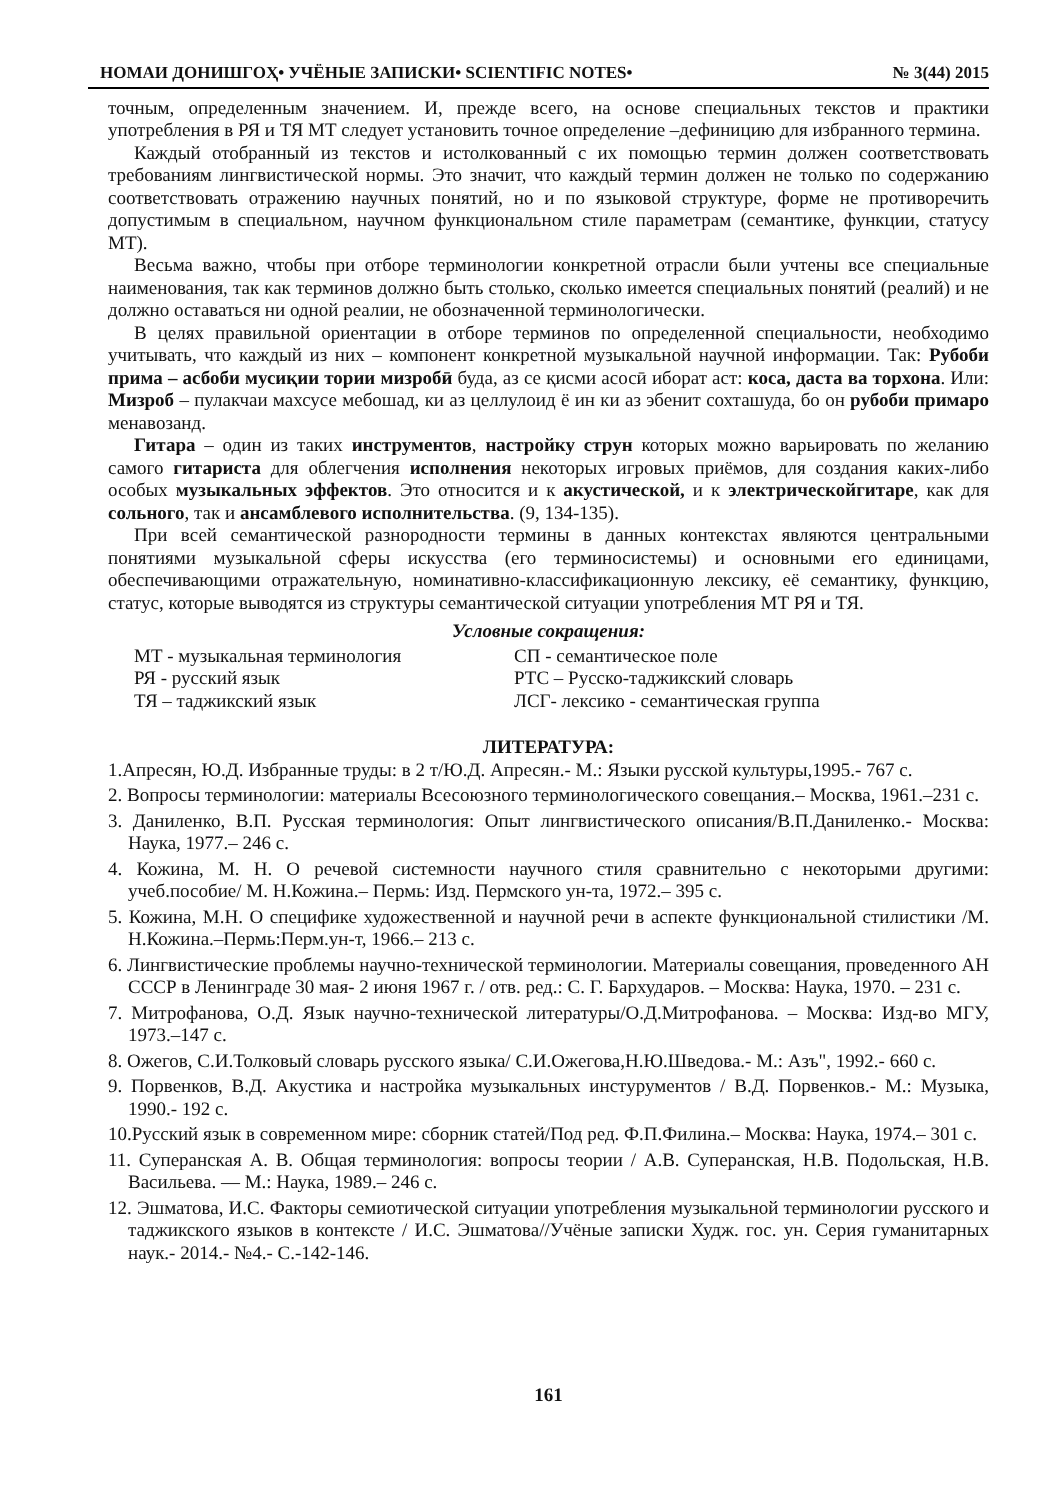НОМАИ ДОНИШГОҲ• УЧЁНЫЕ ЗАПИСКИ• SCIENTIFIC NOTES• № 3(44) 2015
точным, определенным значением. И, прежде всего, на основе специальных текстов и практики употребления в РЯ и ТЯ МТ следует установить точное определение –дефиницию для избранного термина.
Каждый отобранный из текстов и истолкованный с их помощью термин должен соответствовать требованиям лингвистической нормы. Это значит, что каждый термин должен не только по содержанию соответствовать отражению научных понятий, но и по языковой структуре, форме не противоречить допустимым в специальном, научном функциональном стиле параметрам (семантике, функции, статусу МТ).
Весьма важно, чтобы при отборе терминологии конкретной отрасли были учтены все специальные наименования, так как терминов должно быть столько, сколько имеется специальных понятий (реалий) и не должно оставаться ни одной реалии, не обозначенной терминологически.
В целях правильной ориентации в отборе терминов по определенной специальности, необходимо учитывать, что каждый из них – компонент конкретной музыкальной научной информации. Так: Рубоби прима – асбоби мусиқии тории мизробӣ буда, аз се қисми асосӣ иборат аст: коса, даста ва торхона. Или: Мизроб – пулакчаи махсусе мебошад, ки аз целлулоид ё ин ки аз эбенит сохташуда, бо он рубоби примаро менавозанд.
Гитара – один из таких инструментов, настройку струн которых можно варьировать по желанию самого гитариста для облегчения исполнения некоторых игровых приёмов, для создания каких-либо особых музыкальных эффектов. Это относится и к акустической, и к электрическойгитаре, как для сольного, так и ансамблевого исполнительства. (9, 134-135).
При всей семантической разнородности термины в данных контекстах являются центральными понятиями музыкальной сферы искусства (его терминосистемы) и основными его единицами, обеспечивающими отражательную, номинативно-классификационную лексику, её семантику, функцию, статус, которые выводятся из структуры семантической ситуации употребления МТ РЯ и ТЯ.
Условные сокращения:
МТ - музыкальная терминология
СП - семантическое поле
РЯ - русский язык
РТС – Русско-таджикский словарь
ТЯ – таджикский язык
ЛСГ- лексико - семантическая группа
ЛИТЕРАТУРА:
1.Апресян, Ю.Д. Избранные труды: в 2 т/Ю.Д. Апресян.- М.: Языки русской культуры,1995.- 767 с.
2. Вопросы терминологии: материалы Всесоюзного терминологического совещания.– Москва, 1961.–231 с.
3. Даниленко, В.П. Русская терминология: Опыт лингвистического описания/В.П.Даниленко.- Москва: Наука, 1977.– 246 с.
4. Кожина, М. Н. О речевой системности научного стиля сравнительно с некоторыми другими: учеб.пособие/ М. Н.Кожина.– Пермь: Изд. Пермского ун-та, 1972.– 395 с.
5. Кожина, М.Н. О специфике художественной и научной речи в аспекте функциональной стилистики /М. Н.Кожина.–Пермь:Перм.ун-т, 1966.– 213 с.
6. Лингвистические проблемы научно-технической терминологии. Материалы совещания, проведенного АН СССР в Ленинграде 30 мая- 2 июня 1967 г. / отв. ред.: С. Г. Бархударов. – Москва: Наука, 1970. – 231 с.
7. Митрофанова, О.Д. Язык научно-технической литературы/О.Д.Митрофанова. – Москва: Изд-во МГУ, 1973.–147 с.
8. Ожегов, С.И.Толковый словарь русского языка/ С.И.Ожегова,Н.Ю.Шведова.- М.: Азъ", 1992.- 660 с.
9. Порвенков, В.Д. Акустика и настройка музыкальных инстурументов / В.Д. Порвенков.- М.: Музыка, 1990.- 192 с.
10.Русский язык в современном мире: сборник статей/Под ред. Ф.П.Филина.– Москва: Наука, 1974.– 301 с.
11. Суперанская А. В. Общая терминология: вопросы теории / А.В. Суперанская, Н.В. Подольская, Н.В. Васильева. — М.: Наука, 1989.– 246 с.
12. Эшматова, И.С. Факторы семиотической ситуации употребления музыкальной терминологии русского и таджикского языков в контексте / И.С. Эшматова//Учёные записки Худж. гос. ун. Серия гуманитарных наук.- 2014.- №4.- С.-142-146.
161